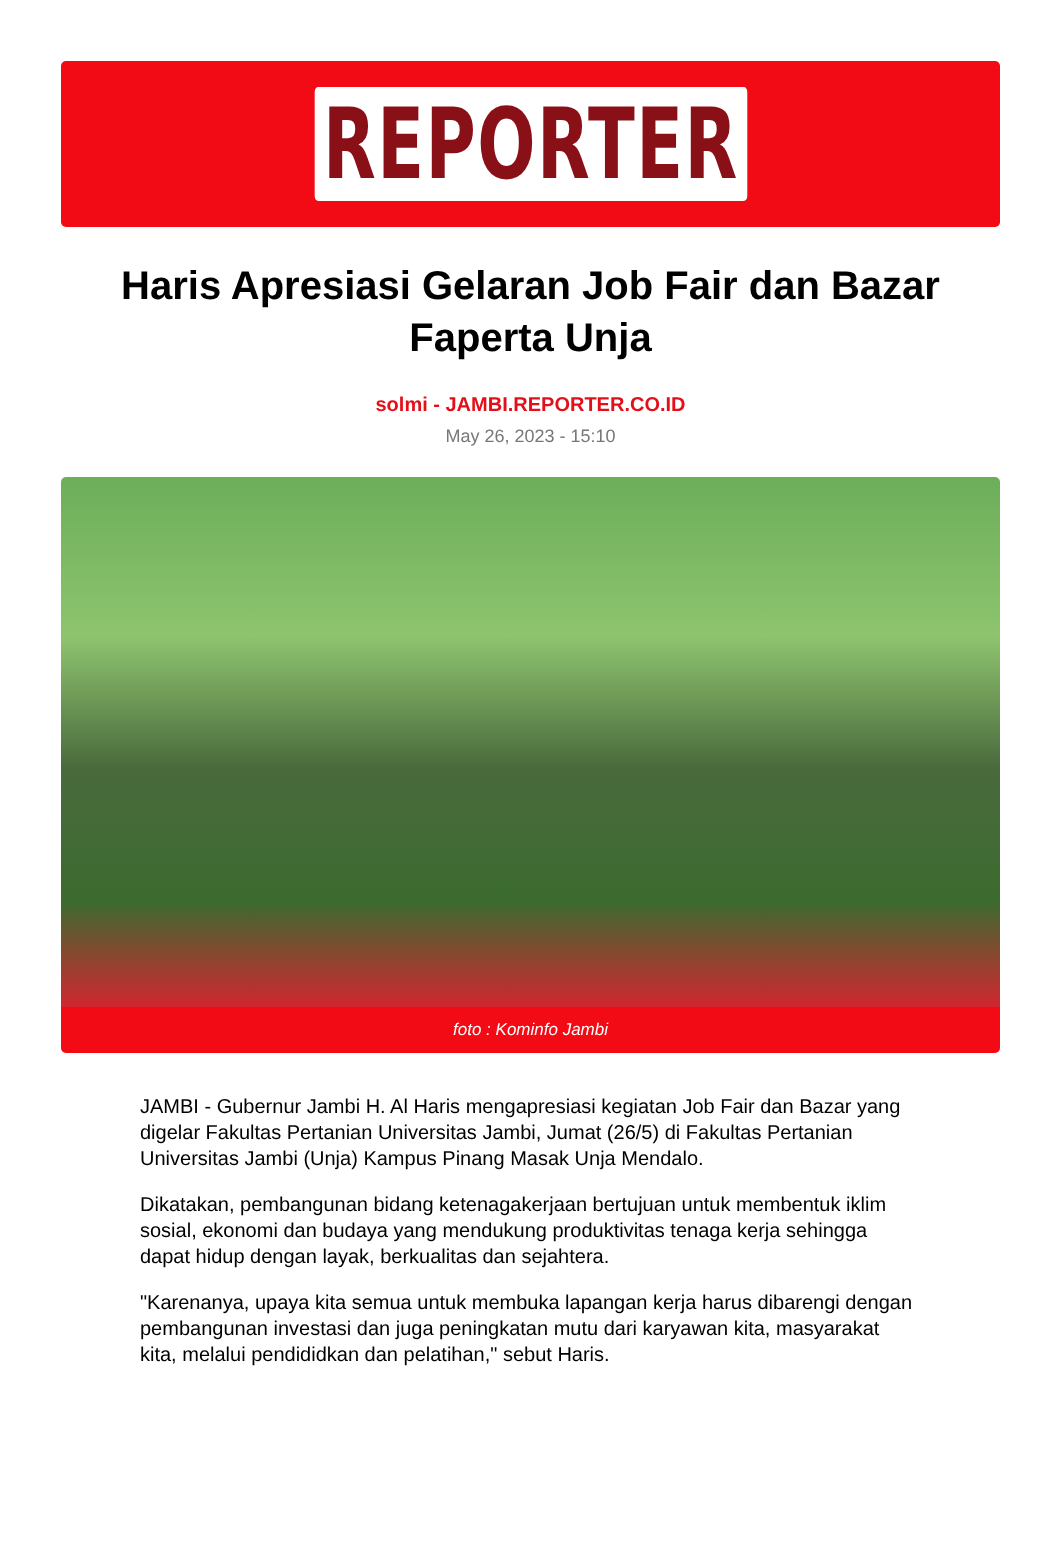REPORTER
Haris Apresiasi Gelaran Job Fair dan Bazar Faperta Unja
solmi - JAMBI.REPORTER.CO.ID
May 26, 2023 - 15:10
foto : Kominfo Jambi
JAMBI - Gubernur Jambi H. Al Haris mengapresiasi kegiatan Job Fair dan Bazar yang digelar Fakultas Pertanian Universitas Jambi, Jumat (26/5) di Fakultas Pertanian Universitas Jambi (Unja) Kampus Pinang Masak Unja Mendalo.
Dikatakan, pembangunan bidang ketenagakerjaan bertujuan untuk membentuk iklim sosial, ekonomi dan budaya yang mendukung produktivitas tenaga kerja sehingga dapat hidup dengan layak, berkualitas dan sejahtera.
"Karenanya, upaya kita semua untuk membuka lapangan kerja harus dibarengi dengan pembangunan investasi dan juga peningkatan mutu dari karyawan kita, masyarakat kita, melalui pendididkan dan pelatihan," sebut Haris.